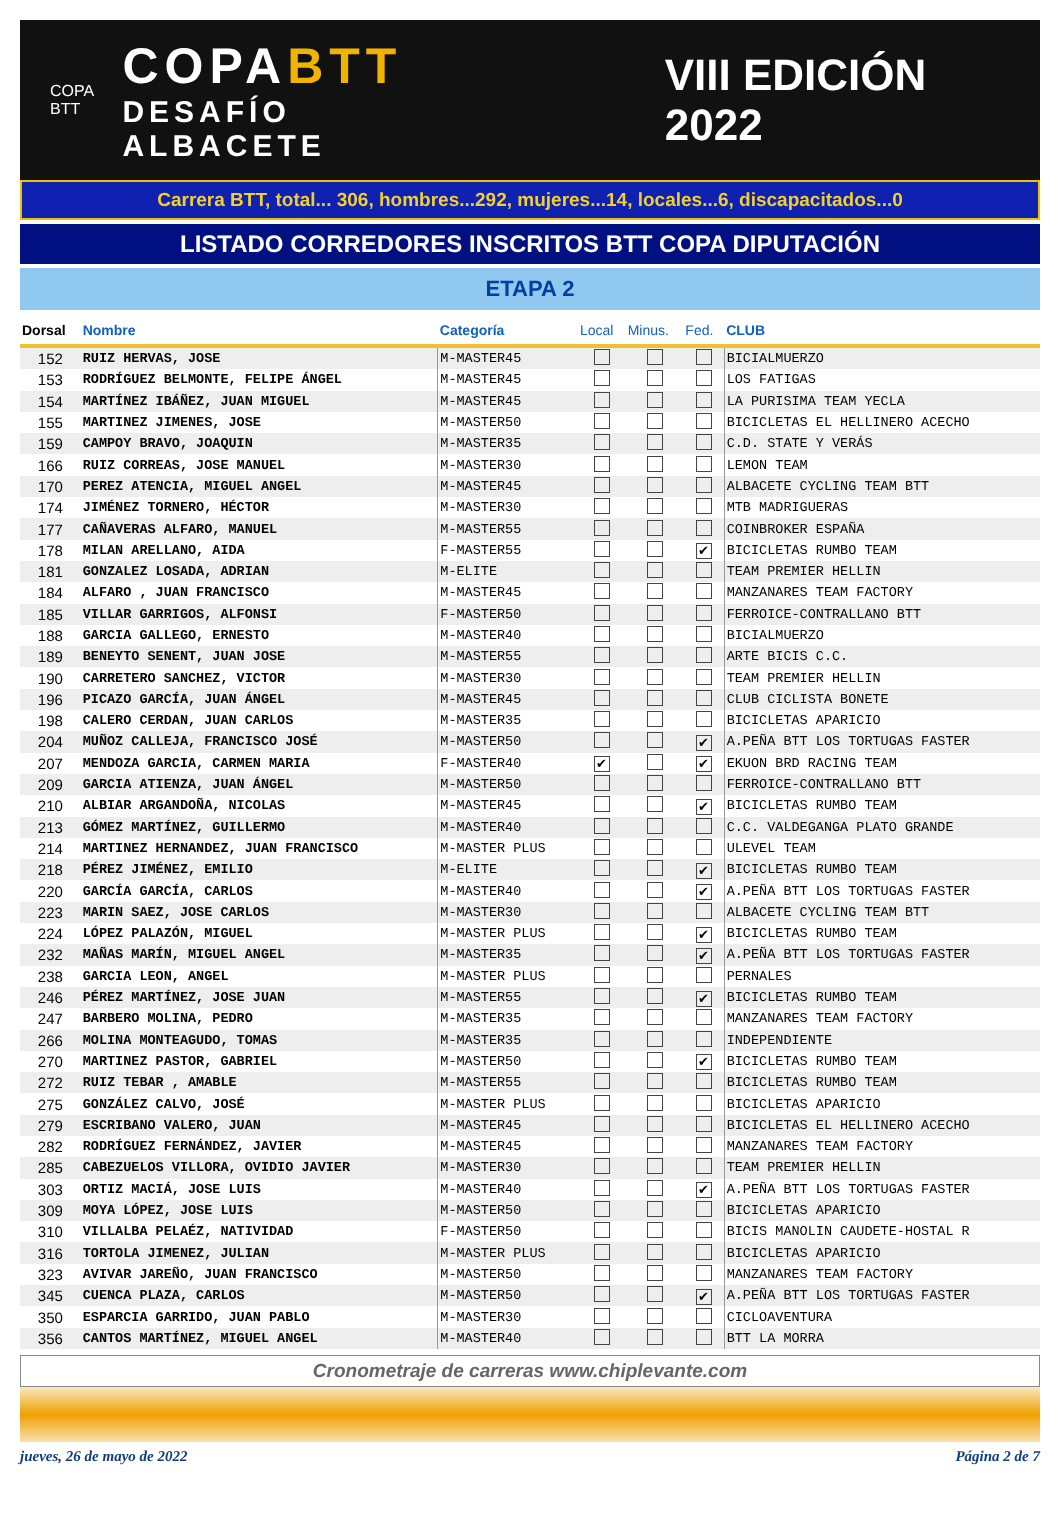COPA BTT
COPABTT
DESAFÍO ALBACETE
VIII EDICIÓN 2022
Carrera BTT, total... 306, hombres...292, mujeres...14, locales...6, discapacitados...0
LISTADO CORREDORES INSCRITOS BTT COPA DIPUTACIÓN
ETAPA 2
| Dorsal | Nombre | Categoría | Local | Minus. | Fed. | CLUB |
| --- | --- | --- | --- | --- | --- | --- |
| 152 | RUIZ HERVAS, JOSE | M-MASTER45 | | | | BICIALMUERZO |
| 153 | RODRÍGUEZ BELMONTE, FELIPE ÁNGEL | M-MASTER45 | | | | LOS FATIGAS |
| 154 | MARTÍNEZ IBÁÑEZ, JUAN MIGUEL | M-MASTER45 | | | | LA PURISIMA TEAM YECLA |
| 155 | MARTINEZ JIMENES, JOSE | M-MASTER50 | | | | BICICLETAS EL HELLINERO ACECHO |
| 159 | CAMPOY BRAVO, JOAQUIN | M-MASTER35 | | | | C.D. STATE Y VERÁS |
| 166 | RUIZ CORREAS, JOSE MANUEL | M-MASTER30 | | | | LEMON TEAM |
| 170 | PEREZ ATENCIA, MIGUEL ANGEL | M-MASTER45 | | | | ALBACETE CYCLING TEAM BTT |
| 174 | JIMÉNEZ TORNERO, HÉCTOR | M-MASTER30 | | | | MTB MADRIGUERAS |
| 177 | CAÑAVERAS ALFARO, MANUEL | M-MASTER55 | | | | COINBROKER ESPAÑA |
| 178 | MILAN ARELLANO, AIDA | F-MASTER55 | | | ✔ | BICICLETAS RUMBO TEAM |
| 181 | GONZALEZ LOSADA, ADRIAN | M-ELITE | | | | TEAM PREMIER HELLIN |
| 184 | ALFARO , JUAN FRANCISCO | M-MASTER45 | | | | MANZANARES TEAM FACTORY |
| 185 | VILLAR GARRIGOS, ALFONSI | F-MASTER50 | | | | FERROICE-CONTRALLANO BTT |
| 188 | GARCIA GALLEGO, ERNESTO | M-MASTER40 | | | | BICIALMUERZO |
| 189 | BENEYTO SENENT, JUAN JOSE | M-MASTER55 | | | | ARTE BICIS C.C. |
| 190 | CARRETERO SANCHEZ, VICTOR | M-MASTER30 | | | | TEAM PREMIER HELLIN |
| 196 | PICAZO GARCÍA, JUAN ÁNGEL | M-MASTER45 | | | | CLUB CICLISTA BONETE |
| 198 | CALERO CERDAN, JUAN CARLOS | M-MASTER35 | | | | BICICLETAS APARICIO |
| 204 | MUÑOZ CALLEJA, FRANCISCO JOSÉ | M-MASTER50 | | | ✔ | A.PEÑA BTT LOS TORTUGAS FASTER |
| 207 | MENDOZA GARCIA, CARMEN MARIA | F-MASTER40 | ✔ | | ✔ | EKUON BRD RACING TEAM |
| 209 | GARCIA ATIENZA, JUAN ÁNGEL | M-MASTER50 | | | | FERROICE-CONTRALLANO BTT |
| 210 | ALBIAR ARGANDOÑA, NICOLAS | M-MASTER45 | | | ✔ | BICICLETAS RUMBO TEAM |
| 213 | GÓMEZ MARTÍNEZ, GUILLERMO | M-MASTER40 | | | | C.C. VALDEGANGA PLATO GRANDE |
| 214 | MARTINEZ HERNANDEZ, JUAN FRANCISCO | M-MASTER PLUS | | | | ULEVEL TEAM |
| 218 | PÉREZ JIMÉNEZ, EMILIO | M-ELITE | | | ✔ | BICICLETAS RUMBO TEAM |
| 220 | GARCÍA GARCÍA, CARLOS | M-MASTER40 | | | ✔ | A.PEÑA BTT LOS TORTUGAS FASTER |
| 223 | MARIN SAEZ, JOSE CARLOS | M-MASTER30 | | | | ALBACETE CYCLING TEAM BTT |
| 224 | LÓPEZ PALAZÓN, MIGUEL | M-MASTER PLUS | | | ✔ | BICICLETAS RUMBO TEAM |
| 232 | MAÑAS MARÍN, MIGUEL ANGEL | M-MASTER35 | | | ✔ | A.PEÑA BTT LOS TORTUGAS FASTER |
| 238 | GARCIA LEON, ANGEL | M-MASTER PLUS | | | | PERNALES |
| 246 | PÉREZ MARTÍNEZ, JOSE JUAN | M-MASTER55 | | | ✔ | BICICLETAS RUMBO TEAM |
| 247 | BARBERO MOLINA, PEDRO | M-MASTER35 | | | | MANZANARES TEAM FACTORY |
| 266 | MOLINA MONTEAGUDO, TOMAS | M-MASTER35 | | | | INDEPENDIENTE |
| 270 | MARTINEZ PASTOR, GABRIEL | M-MASTER50 | | | ✔ | BICICLETAS RUMBO TEAM |
| 272 | RUIZ TEBAR , AMABLE | M-MASTER55 | | | | BICICLETAS RUMBO TEAM |
| 275 | GONZÁLEZ CALVO, JOSÉ | M-MASTER PLUS | | | | BICICLETAS APARICIO |
| 279 | ESCRIBANO VALERO, JUAN | M-MASTER45 | | | | BICICLETAS EL HELLINERO ACECHO |
| 282 | RODRÍGUEZ FERNÁNDEZ, JAVIER | M-MASTER45 | | | | MANZANARES TEAM FACTORY |
| 285 | CABEZUELOS VILLORA, OVIDIO JAVIER | M-MASTER30 | | | | TEAM PREMIER HELLIN |
| 303 | ORTIZ MACIÁ, JOSE LUIS | M-MASTER40 | | | ✔ | A.PEÑA BTT LOS TORTUGAS FASTER |
| 309 | MOYA LÓPEZ, JOSE LUIS | M-MASTER50 | | | | BICICLETAS APARICIO |
| 310 | VILLALBA PELAÉZ, NATIVIDAD | F-MASTER50 | | | | BICIS MANOLIN CAUDETE-HOSTAL R |
| 316 | TORTOLA JIMENEZ, JULIAN | M-MASTER PLUS | | | | BICICLETAS APARICIO |
| 323 | AVIVAR JAREÑO, JUAN FRANCISCO | M-MASTER50 | | | | MANZANARES TEAM FACTORY |
| 345 | CUENCA PLAZA, CARLOS | M-MASTER50 | | | ✔ | A.PEÑA BTT LOS TORTUGAS FASTER |
| 350 | ESPARCIA GARRIDO, JUAN PABLO | M-MASTER30 | | | | CICLOAVENTURA |
| 356 | CANTOS MARTÍNEZ, MIGUEL ANGEL | M-MASTER40 | | | | BTT LA MORRA |
Cronometraje de carreras www.chiplevante.com
jueves, 26 de mayo de 2022 Página 2 de 7